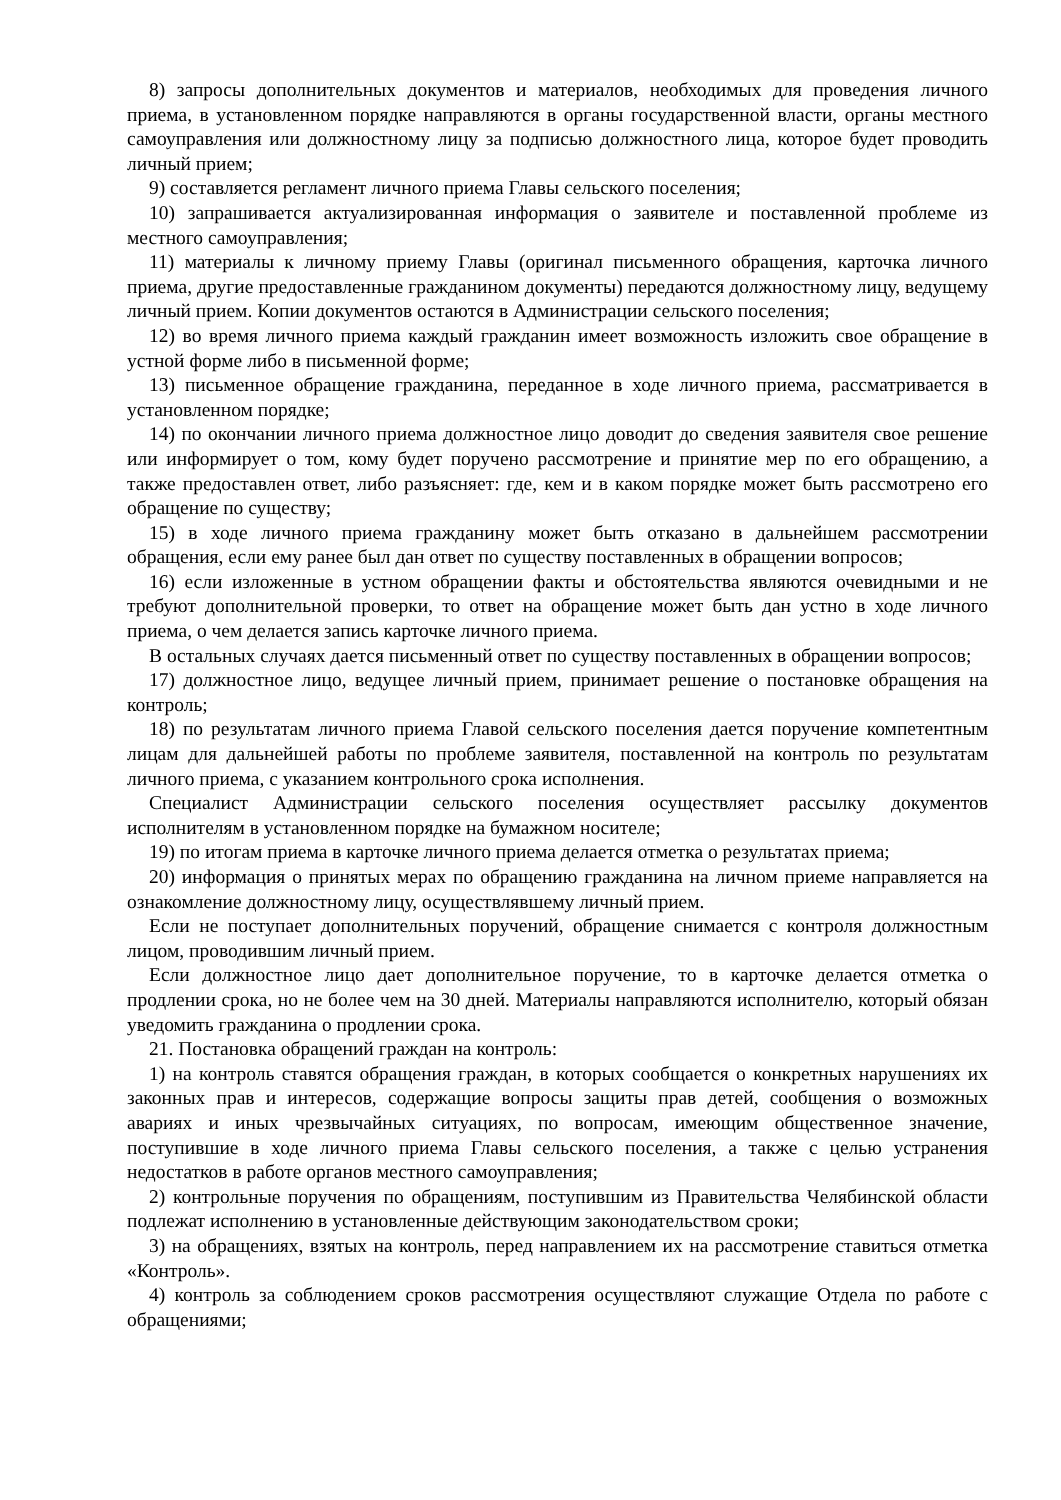8) запросы дополнительных документов и материалов, необходимых для проведения личного приема, в установленном порядке направляются в органы государственной власти, органы местного самоуправления или должностному лицу за подписью должностного лица, которое будет проводить личный прием;
9) составляется регламент личного приема Главы сельского поселения;
10) запрашивается актуализированная информация о заявителе и поставленной проблеме из местного самоуправления;
11) материалы к личному приему Главы (оригинал письменного обращения, карточка личного приема, другие предоставленные гражданином документы) передаются должностному лицу, ведущему личный прием. Копии документов остаются в Администрации сельского поселения;
12) во время личного приема каждый гражданин имеет возможность изложить свое обращение в устной форме либо в письменной форме;
13) письменное обращение гражданина, переданное в ходе личного приема, рассматривается в установленном порядке;
14) по окончании личного приема должностное лицо доводит до сведения заявителя свое решение или информирует о том, кому будет поручено рассмотрение и принятие мер по его обращению, а также предоставлен ответ, либо разъясняет: где, кем и в каком порядке может быть рассмотрено его обращение по существу;
15) в ходе личного приема гражданину может быть отказано в дальнейшем рассмотрении обращения, если ему ранее был дан ответ по существу поставленных в обращении вопросов;
16) если изложенные в устном обращении факты и обстоятельства являются очевидными и не требуют дополнительной проверки, то ответ на обращение может быть дан устно в ходе личного приема, о чем делается запись карточке личного приема.
В остальных случаях дается письменный ответ по существу поставленных в обращении вопросов;
17) должностное лицо, ведущее личный прием, принимает решение о постановке обращения на контроль;
18) по результатам личного приема Главой сельского поселения дается поручение компетентным лицам для дальнейшей работы по проблеме заявителя, поставленной на контроль по результатам личного приема, с указанием контрольного срока исполнения.
Специалист Администрации сельского поселения осуществляет рассылку документов исполнителям в установленном порядке на бумажном носителе;
19) по итогам приема в карточке личного приема делается отметка о результатах приема;
20) информация о принятых мерах по обращению гражданина на личном приеме направляется на ознакомление должностному лицу, осуществлявшему личный прием.
Если не поступает дополнительных поручений, обращение снимается с контроля должностным лицом, проводившим личный прием.
Если должностное лицо дает дополнительное поручение, то в карточке делается отметка о продлении срока, но не более чем на 30 дней. Материалы направляются исполнителю, который обязан уведомить гражданина о продлении срока.
21. Постановка обращений граждан на контроль:
1) на контроль ставятся обращения граждан, в которых сообщается о конкретных нарушениях их законных прав и интересов, содержащие вопросы защиты прав детей, сообщения о возможных авариях и иных чрезвычайных ситуациях, по вопросам, имеющим общественное значение, поступившие в ходе личного приема Главы сельского поселения, а также с целью устранения недостатков в работе органов местного самоуправления;
2) контрольные поручения по обращениям, поступившим из Правительства Челябинской области подлежат исполнению в установленные действующим законодательством сроки;
3) на обращениях, взятых на контроль, перед направлением их на рассмотрение ставиться отметка «Контроль».
4) контроль за соблюдением сроков рассмотрения осуществляют служащие Отдела по работе с обращениями;